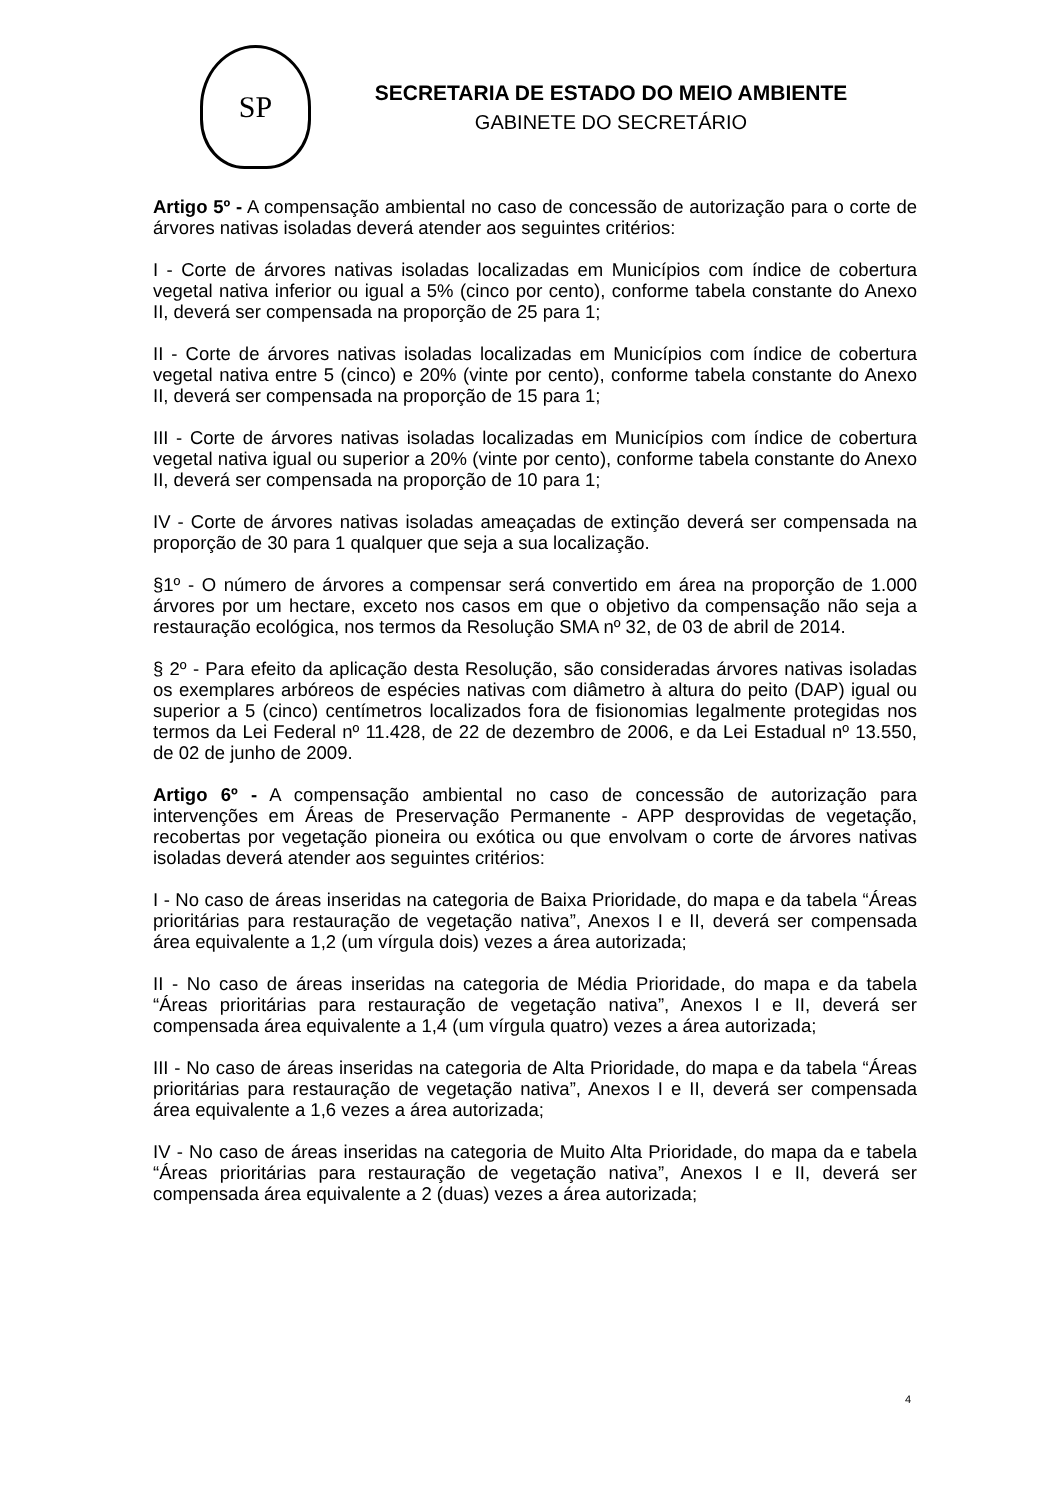SP
SECRETARIA DE ESTADO DO MEIO AMBIENTE
GABINETE DO SECRETÁRIO
Artigo 5º - A compensação ambiental no caso de concessão de autorização para o corte de árvores nativas isoladas deverá atender aos seguintes critérios:
I - Corte de árvores nativas isoladas localizadas em Municípios com índice de cobertura vegetal nativa inferior ou igual a 5% (cinco por cento), conforme tabela constante do Anexo II, deverá ser compensada na proporção de 25 para 1;
II - Corte de árvores nativas isoladas localizadas em Municípios com índice de cobertura vegetal nativa entre 5 (cinco) e 20% (vinte por cento), conforme tabela constante do Anexo II, deverá ser compensada na proporção de 15 para 1;
III - Corte de árvores nativas isoladas localizadas em Municípios com índice de cobertura vegetal nativa igual ou superior a 20% (vinte por cento), conforme tabela constante do Anexo II, deverá ser compensada na proporção de 10 para 1;
IV - Corte de árvores nativas isoladas ameaçadas de extinção deverá ser compensada na proporção de 30 para 1 qualquer que seja a sua localização.
§1º - O número de árvores a compensar será convertido em área na proporção de 1.000 árvores por um hectare, exceto nos casos em que o objetivo da compensação não seja a restauração ecológica, nos termos da Resolução SMA nº 32, de 03 de abril de 2014.
§ 2º - Para efeito da aplicação desta Resolução, são consideradas árvores nativas isoladas os exemplares arbóreos de espécies nativas com diâmetro à altura do peito (DAP) igual ou superior a 5 (cinco) centímetros localizados fora de fisionomias legalmente protegidas nos termos da Lei Federal nº 11.428, de 22 de dezembro de 2006, e da Lei Estadual nº 13.550, de 02 de junho de 2009.
Artigo 6º - A compensação ambiental no caso de concessão de autorização para intervenções em Áreas de Preservação Permanente - APP desprovidas de vegetação, recobertas por vegetação pioneira ou exótica ou que envolvam o corte de árvores nativas isoladas deverá atender aos seguintes critérios:
I - No caso de áreas inseridas na categoria de Baixa Prioridade, do mapa e da tabela “Áreas prioritárias para restauração de vegetação nativa”, Anexos I e II, deverá ser compensada área equivalente a 1,2 (um vírgula dois) vezes a área autorizada;
II - No caso de áreas inseridas na categoria de Média Prioridade, do mapa e da tabela “Áreas prioritárias para restauração de vegetação nativa”, Anexos I e II, deverá ser compensada área equivalente a 1,4 (um vírgula quatro) vezes a área autorizada;
III - No caso de áreas inseridas na categoria de Alta Prioridade, do mapa e da tabela “Áreas prioritárias para restauração de vegetação nativa”, Anexos I e II, deverá ser compensada área equivalente a 1,6 vezes a área autorizada;
IV - No caso de áreas inseridas na categoria de Muito Alta Prioridade, do mapa da e tabela “Áreas prioritárias para restauração de vegetação nativa”, Anexos I e II, deverá ser compensada área equivalente a 2 (duas) vezes a área autorizada;
4